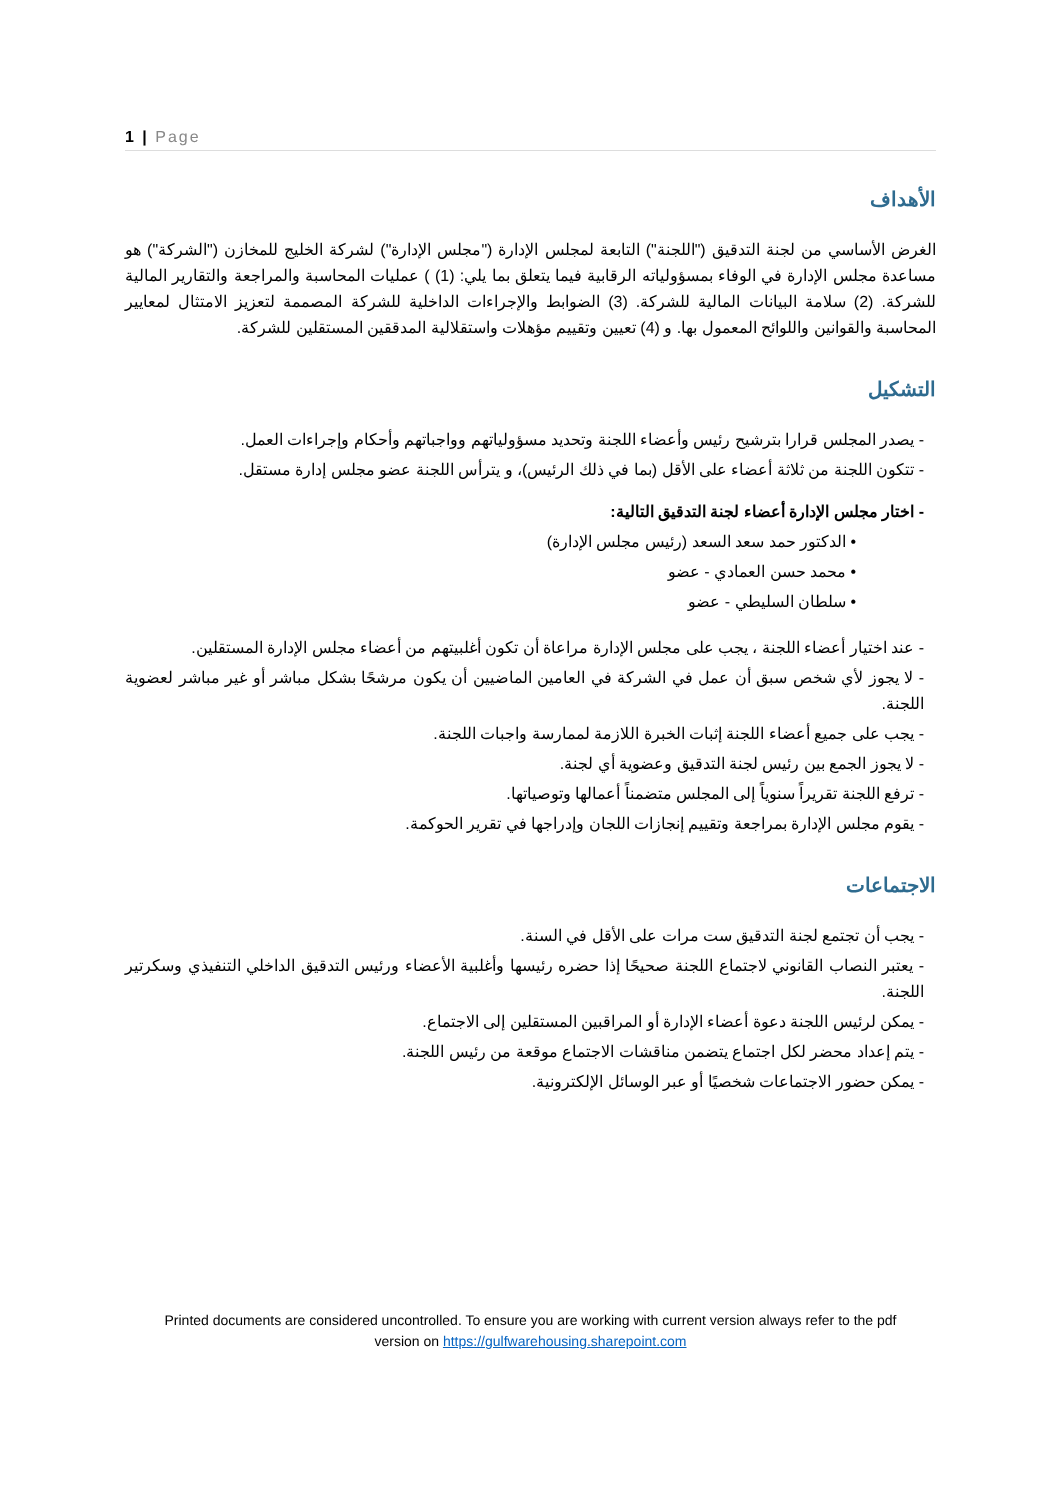1 | Page
الأهداف
الغرض الأساسي من لجنة التدقيق ("اللجنة") التابعة لمجلس الإدارة ("مجلس الإدارة") لشركة الخليج للمخازن ("الشركة") هو مساعدة مجلس الإدارة في الوفاء بمسؤولياته الرقابية فيما يتعلق بما يلي: (1) ) عمليات المحاسبة والمراجعة والتقارير المالية للشركة. (2) سلامة البيانات المالية للشركة. (3) الضوابط والإجراءات الداخلية للشركة المصممة لتعزيز الامتثال لمعايير المحاسبة والقوانين واللوائح المعمول بها. و (4) تعيين وتقييم مؤهلات واستقلالية المدققين المستقلين للشركة.
التشكيل
- يصدر المجلس قرارا بترشيح رئيس وأعضاء اللجنة وتحديد مسؤولياتهم وواجباتهم وأحكام وإجراءات العمل.
- تتكون اللجنة من ثلاثة أعضاء على الأقل (بما في ذلك الرئيس)، و يترأس اللجنة عضو مجلس إدارة مستقل.
- اختار مجلس الإدارة أعضاء لجنة التدقيق التالية:
• الدكتور حمد سعد السعد (رئيس مجلس الإدارة)
• محمد حسن العمادي - عضو
• سلطان السليطي - عضو
- عند اختيار أعضاء اللجنة ، يجب على مجلس الإدارة مراعاة أن تكون أغلبيتهم من أعضاء مجلس الإدارة المستقلين.
- لا يجوز لأي شخص سبق أن عمل في الشركة في العامين الماضيين أن يكون مرشحًا بشكل مباشر أو غير مباشر لعضوية اللجنة.
- يجب على جميع أعضاء اللجنة إثبات الخبرة اللازمة لممارسة واجبات اللجنة.
- لا يجوز الجمع بين رئيس لجنة التدقيق وعضوية أي لجنة.
- ترفع اللجنة تقريراً سنوياً إلى المجلس متضمناً أعمالها وتوصياتها.
- يقوم مجلس الإدارة بمراجعة وتقييم إنجازات اللجان وإدراجها في تقرير الحوكمة.
الاجتماعات
- يجب أن تجتمع لجنة التدقيق ست مرات على الأقل في السنة.
- يعتبر النصاب القانوني لاجتماع اللجنة صحيحًا إذا حضره رئيسها وأغلبية الأعضاء ورئيس التدقيق الداخلي التنفيذي وسكرتير اللجنة.
- يمكن لرئيس اللجنة دعوة أعضاء الإدارة أو المراقبين المستقلين إلى الاجتماع.
- يتم إعداد محضر لكل اجتماع يتضمن مناقشات الاجتماع موقعة من رئيس اللجنة.
- يمكن حضور الاجتماعات شخصيًا أو عبر الوسائل الإلكترونية.
Printed documents are considered uncontrolled. To ensure you are working with current version always refer to the pdf
version on https://gulfwarehousing.sharepoint.com